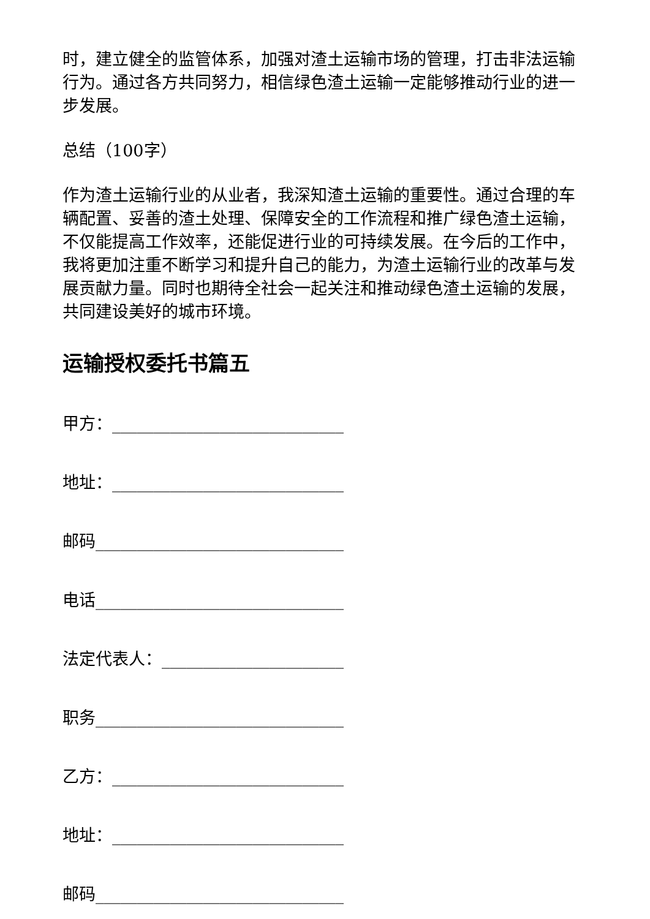时，建立健全的监管体系，加强对渣土运输市场的管理，打击非法运输行为。通过各方共同努力，相信绿色渣土运输一定能够推动行业的进一步发展。
总结（100字）
作为渣土运输行业的从业者，我深知渣土运输的重要性。通过合理的车辆配置、妥善的渣土处理、保障安全的工作流程和推广绿色渣土运输，不仅能提高工作效率，还能促进行业的可持续发展。在今后的工作中，我将更加注重不断学习和提升自己的能力，为渣土运输行业的改革与发展贡献力量。同时也期待全社会一起关注和推动绿色渣土运输的发展，共同建设美好的城市环境。
运输授权委托书篇五
甲方：____________________________
地址：____________________________
邮码______________________________
电话______________________________
法定代表人：______________________
职务______________________________
乙方：____________________________
地址：____________________________
邮码______________________________